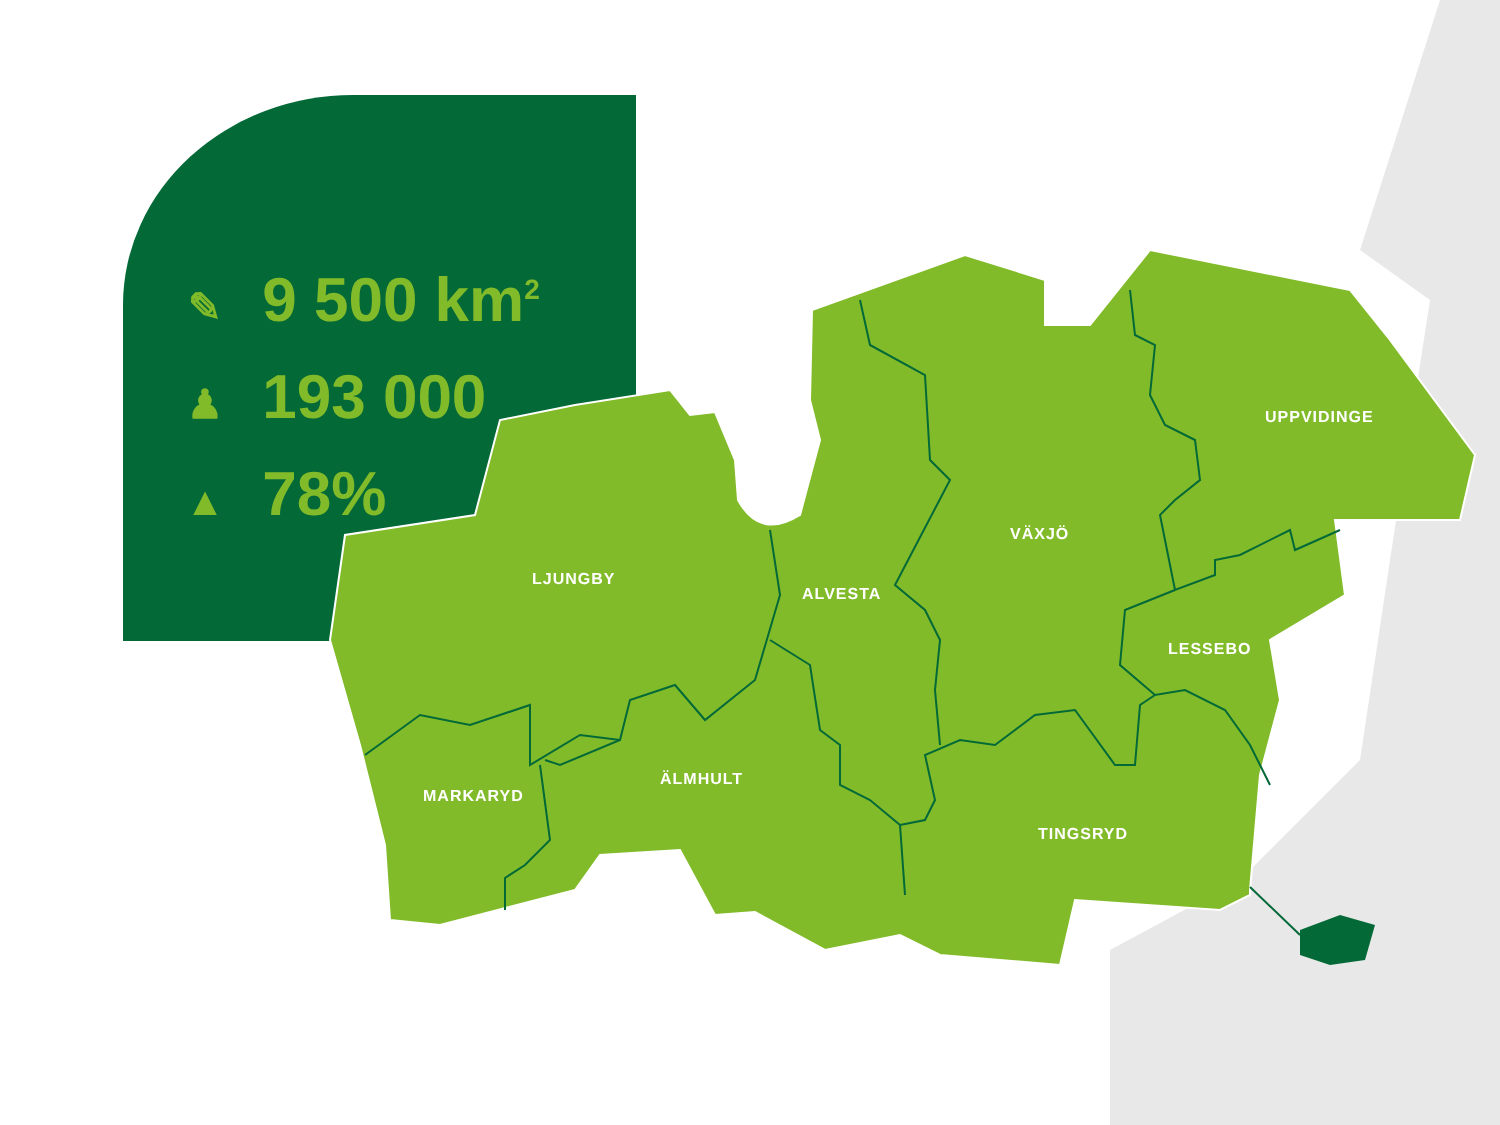✎ 9 500 km<sup>2</sup>
♟ 193 000
▲ 78%
LJUNGBY
ALVESTA
VÄXJÖ
UPPVIDINGE
LESSEBO
ÄLMHULT
MARKARYD
TINGSRYD